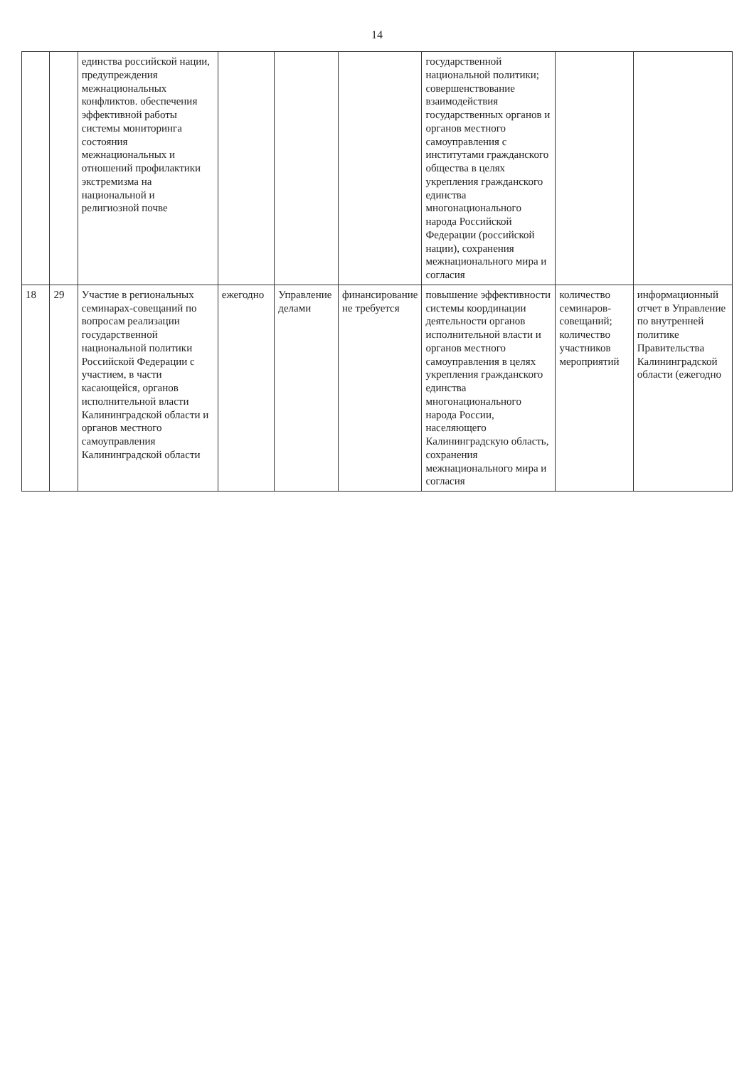14
| | | единства российской нации, предупреждения межнациональных конфликтов. обеспечения эффективной работы системы мониторинга состояния межнациональных и отношений профилактики экстремизма на национальной и религиозной почве | | | | государственной национальной политики; совершенствование взаимодействия государственных органов и органов местного самоуправления с институтами гражданского общества в целях укрепления гражданского единства многонационального народа Российской Федерации (российской нации), сохранения межнационального мира и согласия | | |
| 18 | 29 | Участие в региональных семинарах-совещаний по вопросам реализации государственной национальной политики Российской Федерации с участием, в части касающейся, органов исполнительной власти Калининградской области и органов местного самоуправления Калининградской области | ежегодно | Управление делами | финансирование не требуется | повышение эффективности системы координации деятельности органов исполнительной власти и органов местного самоуправления в целях укрепления гражданского единства многонационального народа России, населяющего Калининградскую область, сохранения межнационального мира и согласия | количество семинаров-совещаний; количество участников мероприятий | информационный отчет в Управление по внутренней политике Правительства Калининградской области (ежегодно |